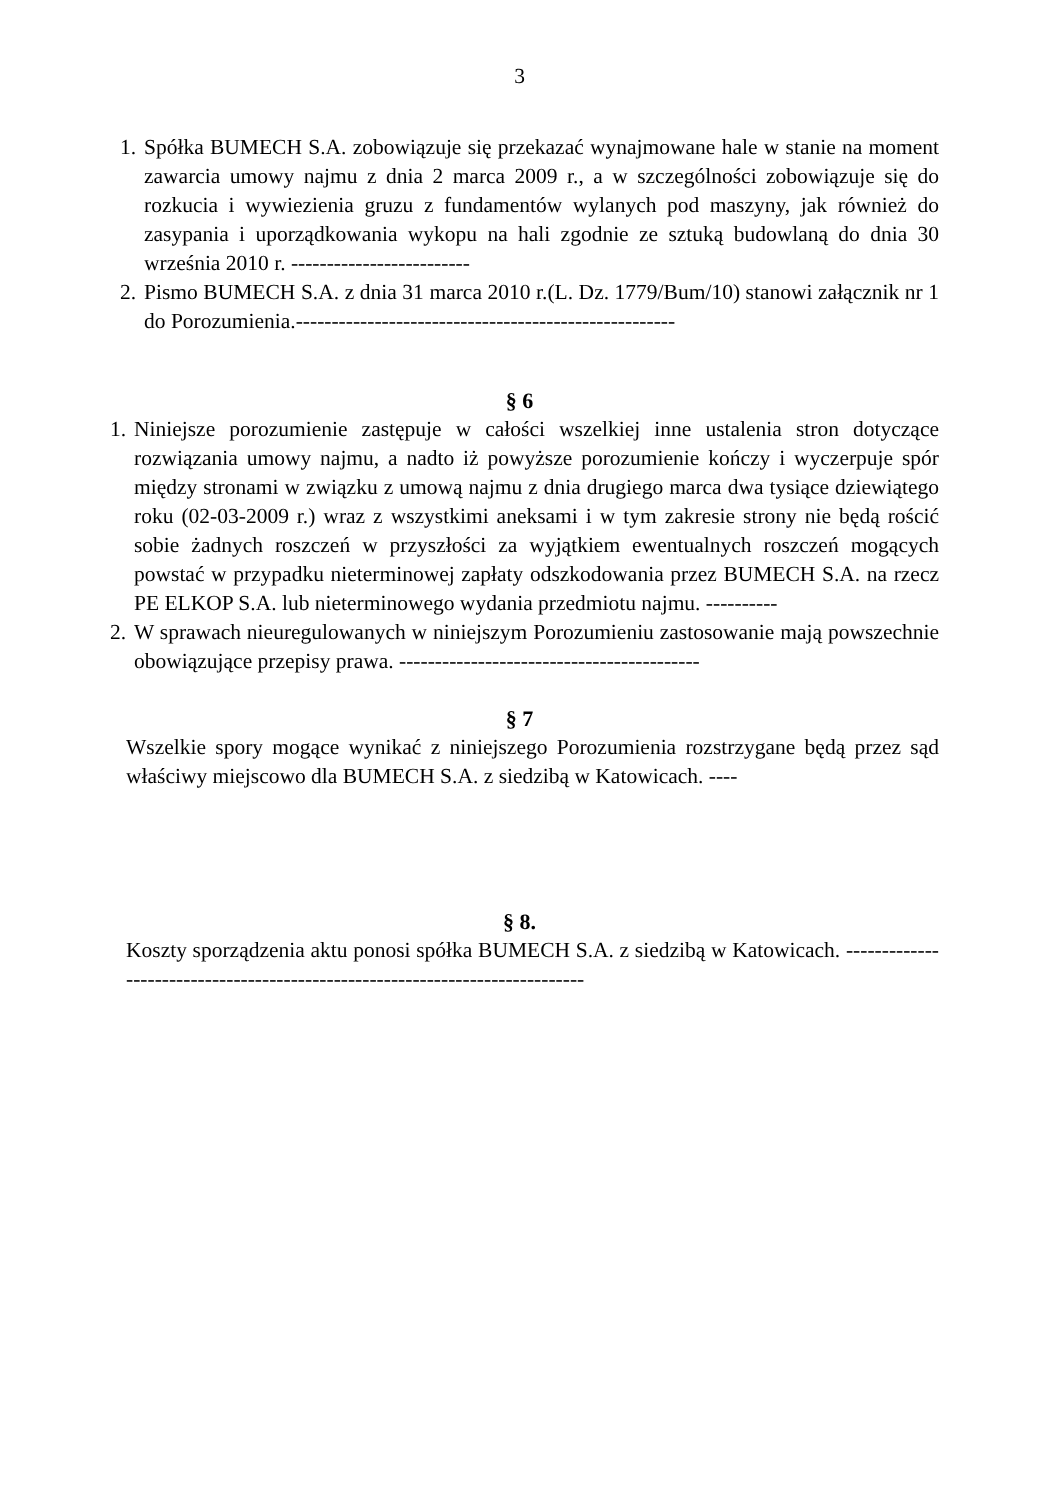3
1. Spółka BUMECH S.A. zobowiązuje się przekazać wynajmowane hale w stanie na moment zawarcia umowy najmu z dnia 2 marca 2009 r., a w szczególności zobowiązuje się do rozkucia i wywiezienia gruzu z fundamentów wylanych pod maszyny, jak również do zasypania i uporządkowania wykopu na hali zgodnie ze sztuką budowlaną do dnia 30 września 2010 r. -------------------------
2. Pismo BUMECH S.A. z dnia 31 marca 2010 r.(L. Dz. 1779/Bum/10) stanowi załącznik nr 1 do Porozumienia.-----------------------------------------------------
§ 6
1. Niniejsze porozumienie zastępuje w całości wszelkiej inne ustalenia stron dotyczące rozwiązania umowy najmu, a nadto iż powyższe porozumienie kończy i wyczerpuje spór między stronami w związku z umową najmu z dnia drugiego marca dwa tysiące dziewiątego roku (02-03-2009 r.) wraz z wszystkimi aneksami i w tym zakresie strony nie będą rościć sobie żadnych roszczeń w przyszłości za wyjątkiem ewentualnych roszczeń mogących powstać w przypadku nieterminowej zapłaty odszkodowania przez BUMECH S.A. na rzecz PE ELKOP S.A. lub nieterminowego wydania przedmiotu najmu. ----------
2. W sprawach nieuregulowanych w niniejszym Porozumieniu zastosowanie mają powszechnie obowiązujące przepisy prawa. ------------------------------------------
§ 7
Wszelkie spory mogące wynikać z niniejszego Porozumienia rozstrzygane będą przez sąd właściwy miejscowo dla BUMECH S.A. z siedzibą w Katowicach. ----
§ 8.
Koszty sporządzenia aktu ponosi spółka BUMECH S.A. z siedzibą w Katowicach. -----------------------------------------------------------------------------